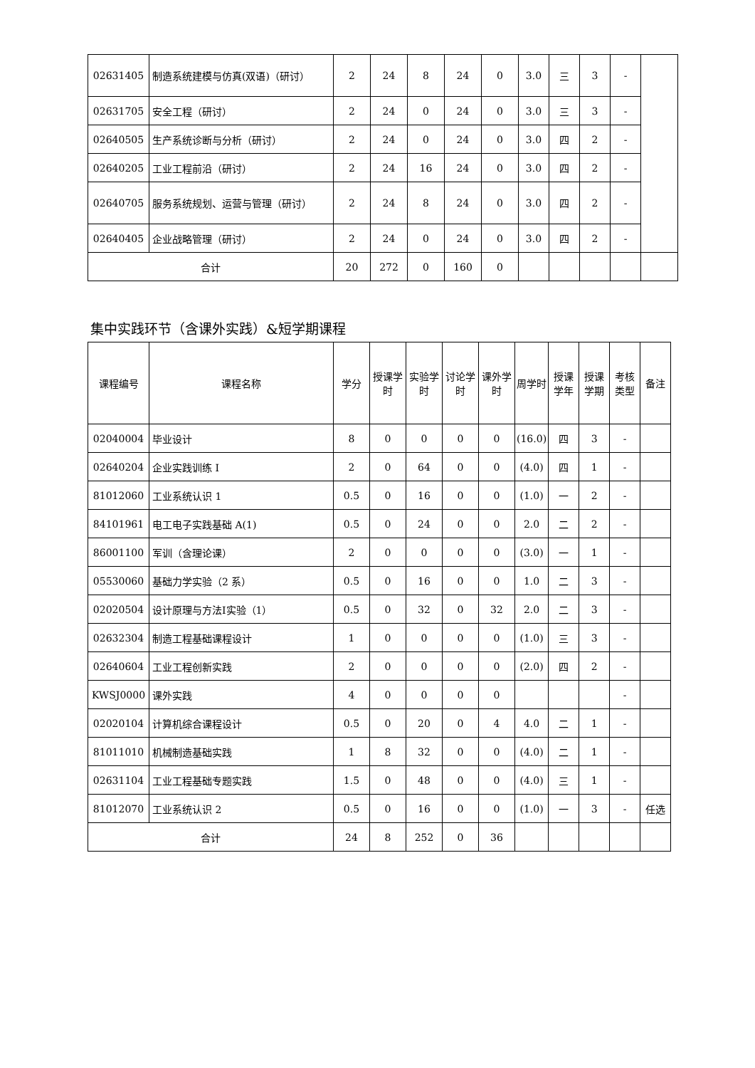| 02631405 | 制造系统建模与仿真(双语)（研讨） | 2 | 24 | 8 | 24 | 0 | 3.0 | 三 | 3 | - | |
| 02631705 | 安全工程（研讨） | 2 | 24 | 0 | 24 | 0 | 3.0 | 三 | 3 | - | |
| 02640505 | 生产系统诊断与分析（研讨） | 2 | 24 | 0 | 24 | 0 | 3.0 | 四 | 2 | - | |
| 02640205 | 工业工程前沿（研讨） | 2 | 24 | 16 | 24 | 0 | 3.0 | 四 | 2 | - | |
| 02640705 | 服务系统规划、运营与管理（研讨） | 2 | 24 | 8 | 24 | 0 | 3.0 | 四 | 2 | - | |
| 02640405 | 企业战略管理（研讨） | 2 | 24 | 0 | 24 | 0 | 3.0 | 四 | 2 | - | |
| 合计 | | 20 | 272 | 0 | 160 | 0 | | | | | |
集中实践环节（含课外实践）&短学期课程
| 课程编号 | 课程名称 | 学分 | 授课学时 | 实验学时 | 讨论学时 | 课外学时 | 周学时 | 授课学年 | 授课学期 | 考核类型 | 备注 |
| --- | --- | --- | --- | --- | --- | --- | --- | --- | --- | --- | --- |
| 02040004 | 毕业设计 | 8 | 0 | 0 | 0 | 0 | (16.0) | 四 | 3 | - | |
| 02640204 | 企业实践训练 I | 2 | 0 | 64 | 0 | 0 | (4.0) | 四 | 1 | - | |
| 81012060 | 工业系统认识 1 | 0.5 | 0 | 16 | 0 | 0 | (1.0) | 一 | 2 | - | |
| 84101961 | 电工电子实践基础 A(1) | 0.5 | 0 | 24 | 0 | 0 | 2.0 | 二 | 2 | - | |
| 86001100 | 军训（含理论课） | 2 | 0 | 0 | 0 | 0 | (3.0) | 一 | 1 | - | |
| 05530060 | 基础力学实验（2 系） | 0.5 | 0 | 16 | 0 | 0 | 1.0 | 二 | 3 | - | |
| 02020504 | 设计原理与方法I实验（1） | 0.5 | 0 | 32 | 0 | 32 | 2.0 | 二 | 3 | - | |
| 02632304 | 制造工程基础课程设计 | 1 | 0 | 0 | 0 | 0 | (1.0) | 三 | 3 | - | |
| 02640604 | 工业工程创新实践 | 2 | 0 | 0 | 0 | 0 | (2.0) | 四 | 2 | - | |
| KWSJ0000 | 课外实践 | 4 | 0 | 0 | 0 | 0 | | | | - | |
| 02020104 | 计算机综合课程设计 | 0.5 | 0 | 20 | 0 | 4 | 4.0 | 二 | 1 | - | |
| 81011010 | 机械制造基础实践 | 1 | 8 | 32 | 0 | 0 | (4.0) | 二 | 1 | - | |
| 02631104 | 工业工程基础专题实践 | 1.5 | 0 | 48 | 0 | 0 | (4.0) | 三 | 1 | - | |
| 81012070 | 工业系统认识 2 | 0.5 | 0 | 16 | 0 | 0 | (1.0) | 一 | 3 | - | 任选 |
| 合计 | | 24 | 8 | 252 | 0 | 36 | | | | | |